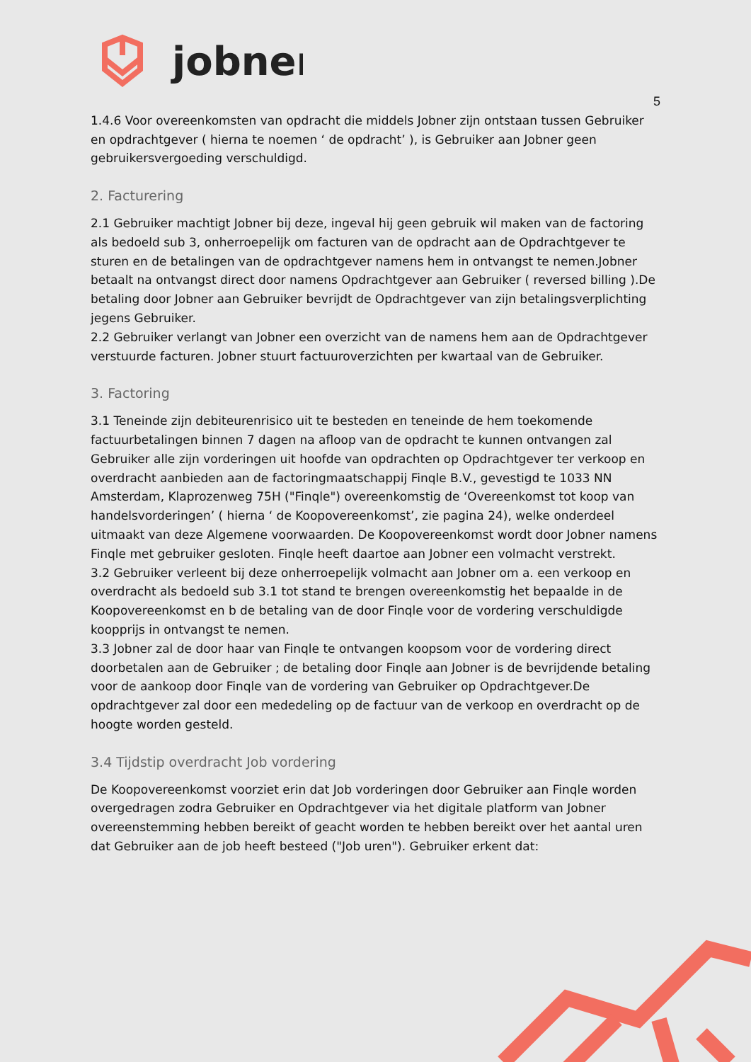jobner
5
1.4.6 Voor overeenkomsten van opdracht die middels Jobner zijn ontstaan tussen Gebruiker en opdrachtgever ( hierna te noemen ‘ de opdracht’ ), is Gebruiker aan Jobner geen gebruikersvergoeding verschuldigd.
2. Facturering
2.1 Gebruiker machtigt Jobner bij deze, ingeval hij geen gebruik wil maken van de factoring als bedoeld sub 3, onherroepelijk om facturen van de opdracht aan de Opdrachtgever te sturen en de betalingen van de opdrachtgever namens hem in ontvangst te nemen.Jobner betaalt na ontvangst direct door namens Opdrachtgever aan Gebruiker ( reversed billing ).De betaling door Jobner aan Gebruiker bevrijdt de Opdrachtgever van zijn betalingsverplichting jegens Gebruiker.
2.2 Gebruiker verlangt van Jobner een overzicht van de namens hem aan de Opdrachtgever verstuurde facturen. Jobner stuurt factuuroverzichten per kwartaal van de Gebruiker.
3. Factoring
3.1 Teneinde zijn debiteurenrisico uit te besteden en teneinde de hem toekomende factuurbetalingen binnen 7 dagen na afloop van de opdracht te kunnen ontvangen zal Gebruiker alle zijn vorderingen uit hoofde van opdrachten op Opdrachtgever ter verkoop en overdracht aanbieden aan de factoringmaatschappij Finqle B.V., gevestigd te 1033 NN Amsterdam, Klaprozenweg 75H ("Finqle") overeenkomstig de ‘Overeenkomst tot koop van handelsvorderingen’ ( hierna ‘ de Koopovereenkomst’, zie pagina 24), welke onderdeel uitmaakt van deze Algemene voorwaarden. De Koopovereenkomst wordt door Jobner namens Finqle met gebruiker gesloten. Finqle heeft daartoe aan Jobner een volmacht verstrekt.
3.2 Gebruiker verleent bij deze onherroepelijk volmacht aan Jobner om a. een verkoop en overdracht als bedoeld sub 3.1 tot stand te brengen overeenkomstig het bepaalde in de Koopovereenkomst en b de betaling van de door Finqle voor de vordering verschuldigde koopprijs in ontvangst te nemen.
3.3 Jobner zal de door haar van Finqle te ontvangen koopsom voor de vordering direct doorbetalen aan de Gebruiker ; de betaling door Finqle aan Jobner is de bevrijdende betaling voor de aankoop door Finqle van de vordering van Gebruiker op Opdrachtgever.De opdrachtgever zal door een mededeling op de factuur van de verkoop en overdracht op de hoogte worden gesteld.
3.4 Tijdstip overdracht Job vordering
De Koopovereenkomst voorziet erin dat Job vorderingen door Gebruiker aan Finqle worden overgedragen zodra Gebruiker en Opdrachtgever via het digitale platform van Jobner overeenstemming hebben bereikt of geacht worden te hebben bereikt over het aantal uren dat Gebruiker aan de job heeft besteed ("Job uren"). Gebruiker erkent dat: